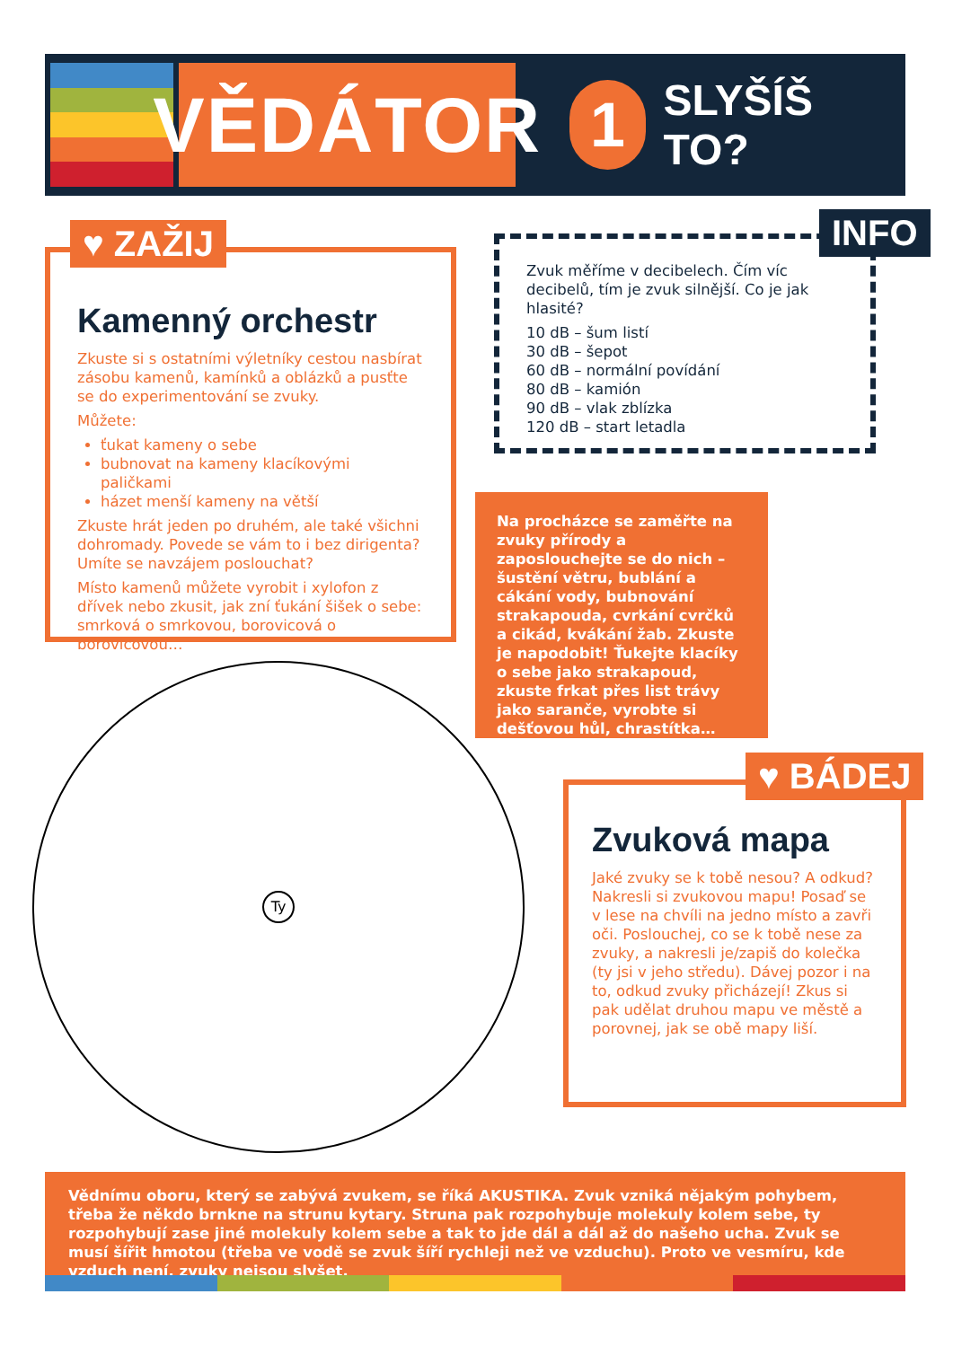VĚDÁTOR
1
SLYŠÍŠ TO?
Kamenný orchestr
Zkuste si s ostatními výletníky cestou nasbírat zásobu kamenů, kamínků a oblázků a pusťte se do experimentování se zvuky.
Můžete:
ťukat kameny o sebe
bubnovat na kameny klacíkovými paličkami
házet menší kameny na větší
Zkuste hrát jeden po druhém, ale také všichni dohromady. Povede se vám to i bez dirigenta? Umíte se navzájem poslouchat?
Místo kamenů můžete vyrobit i xylofon z dřívek nebo zkusit, jak zní ťukání šišek o sebe: smrková o smrkovou, borovicová o borovicovou…
♥ ZAŽIJ
Zvuk měříme v decibelech. Čím víc decibelů, tím je zvuk silnější. Co je jak hlasité?
10 dB – šum listí
30 dB – šepot
60 dB – normální povídání
80 dB – kamión
90 dB – vlak zblízka
120 dB – start letadla
INFO
Na procházce se zaměřte na zvuky přírody a zaposlouchejte se do nich – šustění větru, bublání a cákání vody, bubnování strakapouda, cvrkání cvrčků a cikád, kvákání žab. Zkuste je napodobit! Ťukejte klacíky o sebe jako strakapoud, zkuste frkat přes list trávy jako saranče, vyrobte si dešťovou hůl, chrastítka…
Ty
Zvuková mapa
Jaké zvuky se k tobě nesou? A odkud? Nakresli si zvukovou mapu! Posaď se v lese na chvíli na jedno místo a zavři oči. Poslouchej, co se k tobě nese za zvuky, a nakresli je/zapiš do kolečka (ty jsi v jeho středu). Dávej pozor i na to, odkud zvuky přicházejí! Zkus si pak udělat druhou mapu ve městě a porovnej, jak se obě mapy liší.
♥ BÁDEJ
Vědnímu oboru, který se zabývá zvukem, se říká AKUSTIKA. Zvuk vzniká nějakým pohybem, třeba že někdo brnkne na strunu kytary. Struna pak rozpohybuje molekuly kolem sebe, ty rozpohybují zase jiné molekuly kolem sebe a tak to jde dál a dál až do našeho ucha. Zvuk se musí šířit hmotou (třeba ve vodě se zvuk šíří rychleji než ve vzduchu). Proto ve vesmíru, kde vzduch není, zvuky nejsou slyšet.